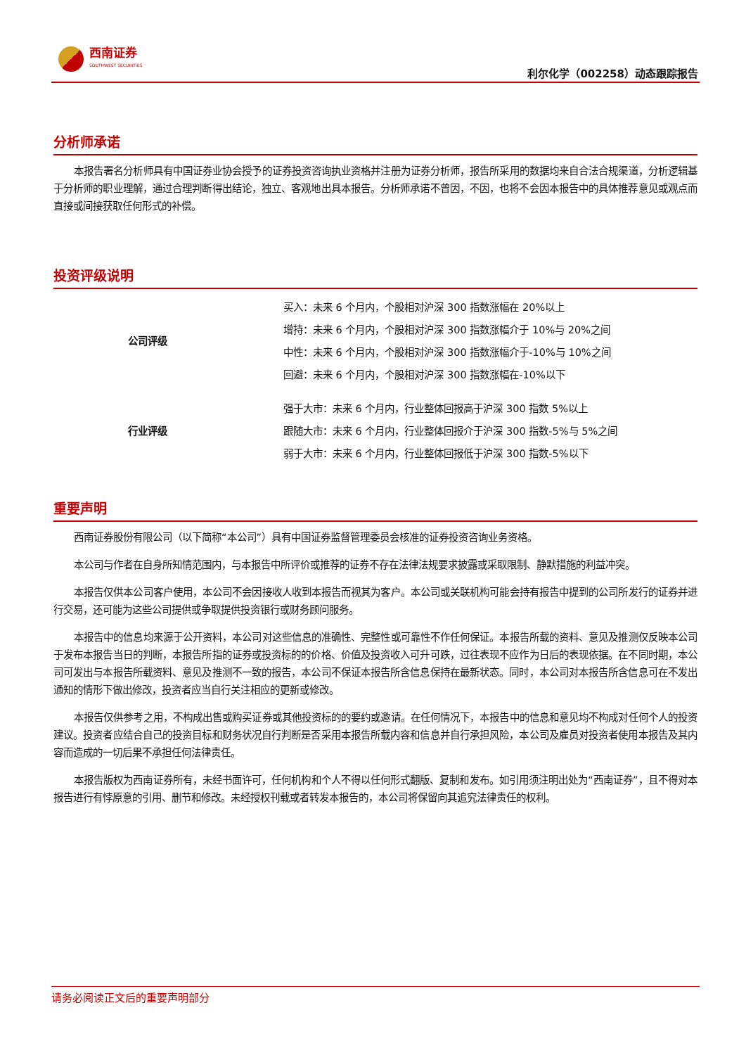西南证券
SOUTHWEST SECURITIES
利尔化学（002258）动态跟踪报告
分析师承诺
本报告署名分析师具有中国证券业协会授予的证券投资咨询执业资格并注册为证券分析师，报告所采用的数据均来自合法合规渠道，分析逻辑基于分析师的职业理解，通过合理判断得出结论，独立、客观地出具本报告。分析师承诺不曾因，不因，也将不会因本报告中的具体推荐意见或观点而直接或间接获取任何形式的补偿。
投资评级说明
| 公司评级 | 买入：未来 6 个月内，个股相对沪深 300 指数涨幅在 20%以上 |
| | 增持：未来 6 个月内，个股相对沪深 300 指数涨幅介于 10%与 20%之间 |
| | 中性：未来 6 个月内，个股相对沪深 300 指数涨幅介于-10%与 10%之间 |
| | 回避：未来 6 个月内，个股相对沪深 300 指数涨幅在-10%以下 |
| 行业评级 | 强于大市：未来 6 个月内，行业整体回报高于沪深 300 指数 5%以上 |
| | 跟随大市：未来 6 个月内，行业整体回报介于沪深 300 指数-5%与 5%之间 |
| | 弱于大市：未来 6 个月内，行业整体回报低于沪深 300 指数-5%以下 |
重要声明
西南证券股份有限公司（以下简称“本公司”）具有中国证券监督管理委员会核准的证券投资咨询业务资格。
本公司与作者在自身所知情范围内，与本报告中所评价或推荐的证券不存在法律法规要求披露或采取限制、静默措施的利益冲突。
本报告仅供本公司客户使用，本公司不会因接收人收到本报告而视其为客户。本公司或关联机构可能会持有报告中提到的公司所发行的证券并进行交易，还可能为这些公司提供或争取提供投资银行或财务顾问服务。
本报告中的信息均来源于公开资料，本公司对这些信息的准确性、完整性或可靠性不作任何保证。本报告所载的资料、意见及推测仅反映本公司于发布本报告当日的判断，本报告所指的证券或投资标的的价格、价值及投资收入可升可跌，过往表现不应作为日后的表现依据。在不同时期，本公司可发出与本报告所载资料、意见及推测不一致的报告，本公司不保证本报告所含信息保持在最新状态。同时，本公司对本报告所含信息可在不发出通知的情形下做出修改，投资者应当自行关注相应的更新或修改。
本报告仅供参考之用，不构成出售或购买证券或其他投资标的的要约或邀请。在任何情况下，本报告中的信息和意见均不构成对任何个人的投资建议。投资者应结合自己的投资目标和财务状况自行判断是否采用本报告所载内容和信息并自行承担风险，本公司及雇员对投资者使用本报告及其内容而造成的一切后果不承担任何法律责任。
本报告版权为西南证券所有，未经书面许可，任何机构和个人不得以任何形式翻版、复制和发布。如引用须注明出处为“西南证券”，且不得对本报告进行有悖原意的引用、删节和修改。未经授权刊载或者转发本报告的，本公司将保留向其追究法律责任的权利。
请务必阅读正文后的重要声明部分